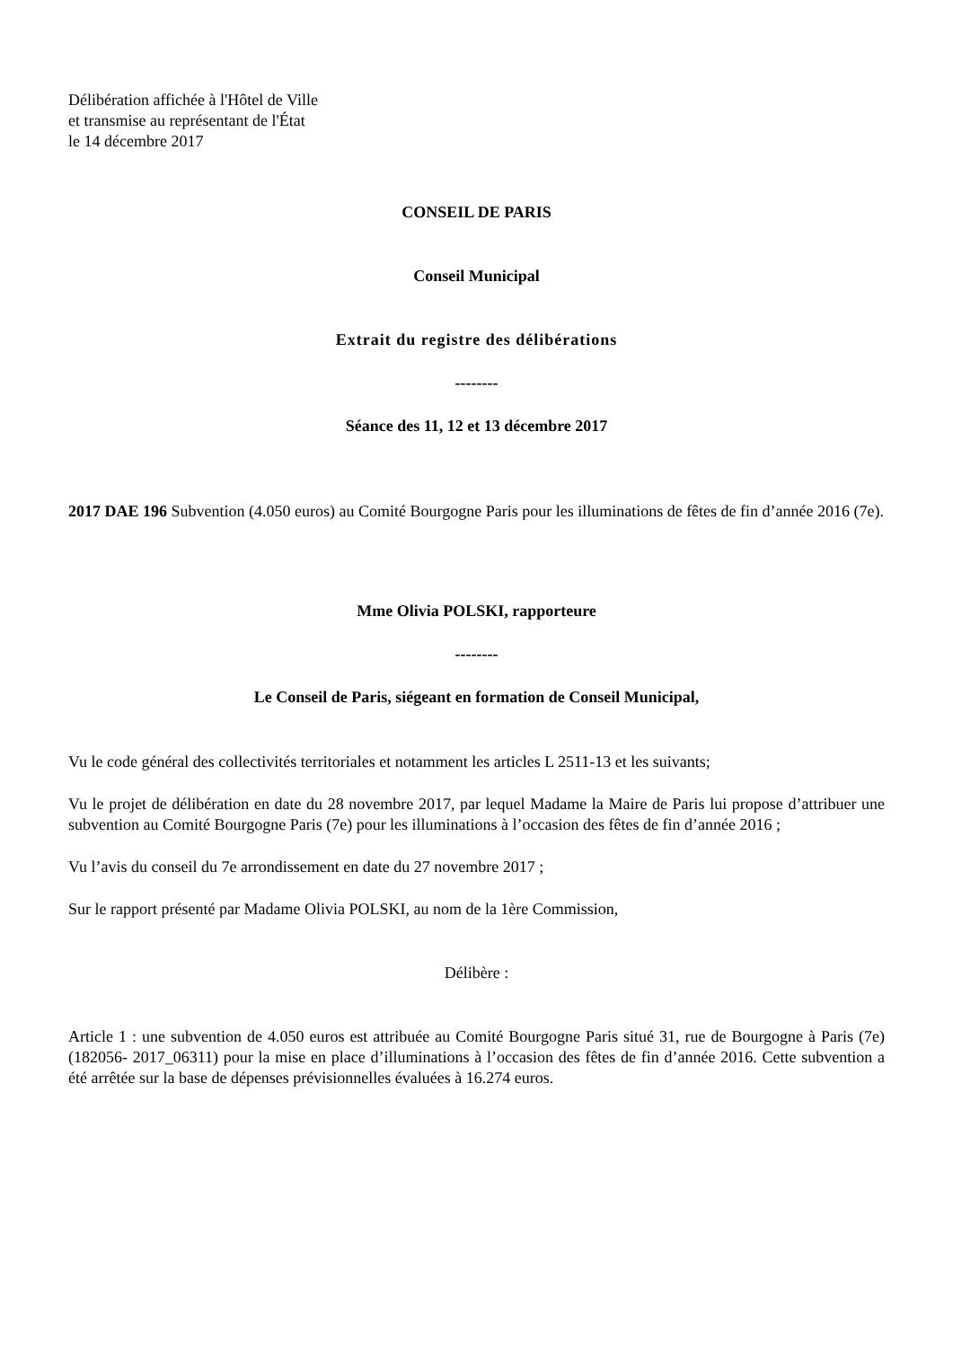Délibération affichée à l'Hôtel de Ville
et transmise au représentant de l'État
le 14 décembre 2017
CONSEIL DE PARIS
Conseil Municipal
Extrait du registre des délibérations
--------
Séance des 11, 12 et 13 décembre 2017
2017 DAE 196 Subvention (4.050 euros) au Comité Bourgogne Paris pour les illuminations de fêtes de fin d’année 2016 (7e).
Mme Olivia POLSKI, rapporteure
--------
Le Conseil de Paris, siégeant en formation de Conseil Municipal,
Vu le code général des collectivités territoriales et notamment les articles L 2511-13 et les suivants;
Vu le projet de délibération en date du 28 novembre 2017, par lequel Madame la Maire de Paris lui propose d’attribuer une subvention au Comité Bourgogne Paris (7e) pour les illuminations à l’occasion des fêtes de fin d’année 2016 ;
Vu l’avis du conseil du 7e arrondissement en date du 27 novembre 2017 ;
Sur le rapport présenté par Madame Olivia POLSKI, au nom de la 1ère Commission,
Délibère :
Article 1 : une subvention de 4.050 euros est attribuée au Comité Bourgogne Paris situé 31, rue de Bourgogne à Paris (7e) (182056- 2017_06311) pour la mise en place d’illuminations à l’occasion des fêtes de fin d’année 2016. Cette subvention a été arrêtée sur la base de dépenses prévisionnelles évaluées à 16.274 euros.